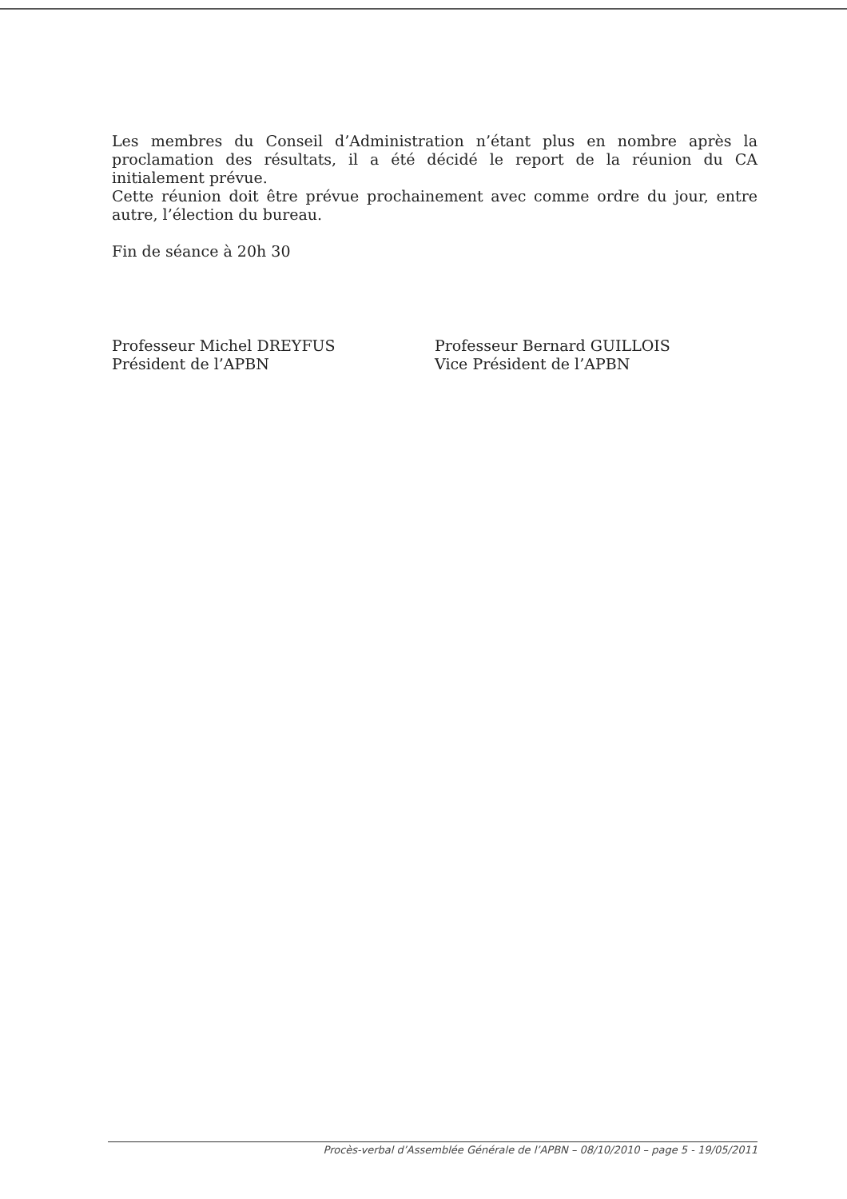Les membres du Conseil d’Administration n’étant plus en nombre après la proclamation des résultats, il a été décidé le report de la réunion du CA initialement prévue.
Cette réunion doit être prévue prochainement avec comme ordre du jour, entre autre, l’élection du bureau.
Fin de séance à 20h 30
Professeur Michel DREYFUS
Président de l’APBN
Professeur Bernard GUILLOIS
Vice Président de l’APBN
Procès-verbal d’Assemblée Générale de l’APBN – 08/10/2010 – page 5 - 19/05/2011